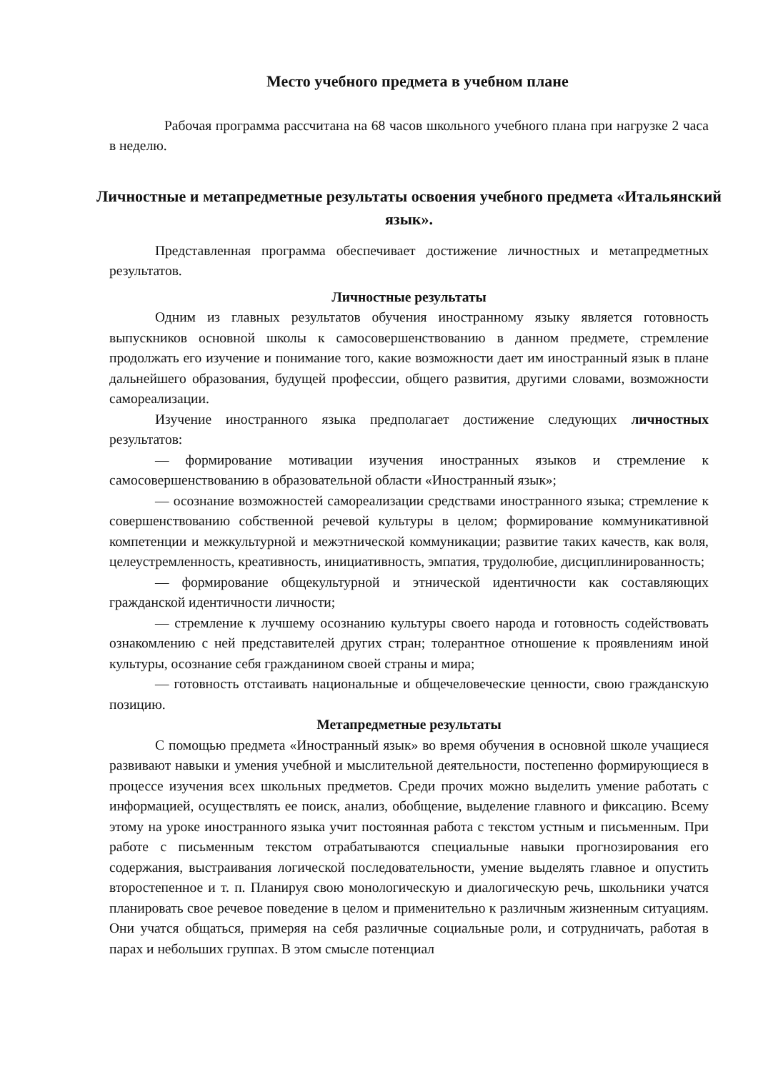Место учебного предмета в учебном плане
Рабочая программа рассчитана на 68 часов школьного учебного плана при нагрузке 2 часа в неделю.
Личностные и метапредметные результаты освоения учебного предмета «Итальянский язык».
Представленная программа обеспечивает достижение личностных и метапредметных результатов.
Личностные результаты
Одним из главных результатов обучения иностранному языку является готовность выпускников основной школы к самосовершенствованию в данном предмете, стремление продолжать его изучение и понимание того, какие возможности дает им иностранный язык в плане дальнейшего образования, будущей профессии, общего развития, другими словами, возможности самореализации.
Изучение иностранного языка предполагает достижение следующих личностных результатов:
— формирование мотивации изучения иностранных языков и стремление к самосовершенствованию в образовательной области «Иностранный язык»;
— осознание возможностей самореализации средствами иностранного языка; стремление к совершенствованию собственной речевой культуры в целом; формирование коммуникативной компетенции и межкультурной и межэтнической коммуникации; развитие таких качеств, как воля, целеустремленность, креативность, инициативность, эмпатия, трудолюбие, дисциплинированность;
— формирование общекультурной и этнической идентичности как составляющих гражданской идентичности личности;
— стремление к лучшему осознанию культуры своего народа и готовность содействовать ознакомлению с ней представителей других стран; толерантное отношение к проявлениям иной культуры, осознание себя гражданином своей страны и мира;
— готовность отстаивать национальные и общечеловеческие ценности, свою гражданскую позицию.
Метапредметные результаты
С помощью предмета «Иностранный язык» во время обучения в основной школе учащиеся развивают навыки и умения учебной и мыслительной деятельности, постепенно формирующиеся в процессе изучения всех школьных предметов. Среди прочих можно выделить умение работать с информацией, осуществлять ее поиск, анализ, обобщение, выделение главного и фиксацию. Всему этому на уроке иностранного языка учит постоянная работа с текстом устным и письменным. При работе с письменным текстом отрабатываются специальные навыки прогнозирования его содержания, выстраивания логической последовательности, умение выделять главное и опустить второстепенное и т. п. Планируя свою монологическую и диалогическую речь, школьники учатся планировать свое речевое поведение в целом и применительно к различным жизненным ситуациям. Они учатся общаться, примеряя на себя различные социальные роли, и сотрудничать, работая в парах и небольших группах. В этом смысле потенциал